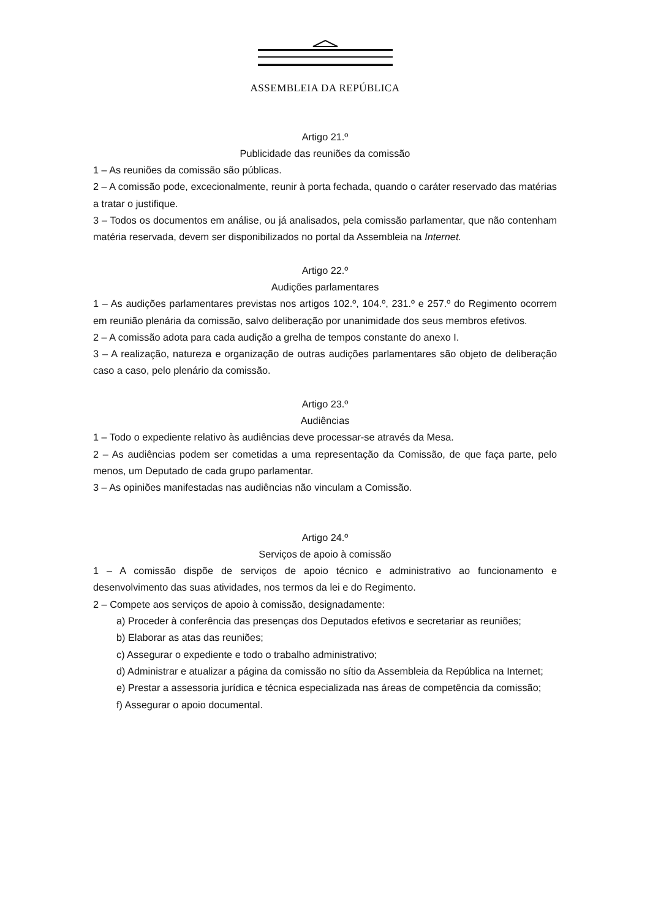ASSEMBLEIA DA REPÚBLICA
Artigo 21.º
Publicidade das reuniões da comissão
1 – As reuniões da comissão são públicas.
2 – A comissão pode, excecionalmente, reunir à porta fechada, quando o caráter reservado das matérias a tratar o justifique.
3 – Todos os documentos em análise, ou já analisados, pela comissão parlamentar, que não contenham matéria reservada, devem ser disponibilizados no portal da Assembleia na Internet.
Artigo 22.º
Audições parlamentares
1 – As audições parlamentares previstas nos artigos 102.º, 104.º, 231.º e 257.º do Regimento ocorrem em reunião plenária da comissão, salvo deliberação por unanimidade dos seus membros efetivos.
2 – A comissão adota para cada audição a grelha de tempos constante do anexo I.
3 – A realização, natureza e organização de outras audições parlamentares são objeto de deliberação caso a caso, pelo plenário da comissão.
Artigo 23.º
Audiências
1 – Todo o expediente relativo às audiências deve processar-se através da Mesa.
2 – As audiências podem ser cometidas a uma representação da Comissão, de que faça parte, pelo menos, um Deputado de cada grupo parlamentar.
3 – As opiniões manifestadas nas audiências não vinculam a Comissão.
Artigo 24.º
Serviços de apoio à comissão
1 – A comissão dispõe de serviços de apoio técnico e administrativo ao funcionamento e desenvolvimento das suas atividades, nos termos da lei e do Regimento.
2 – Compete aos serviços de apoio à comissão, designadamente:
a) Proceder à conferência das presenças dos Deputados efetivos e secretariar as reuniões;
b) Elaborar as atas das reuniões;
c) Assegurar o expediente e todo o trabalho administrativo;
d) Administrar e atualizar a página da comissão no sítio da Assembleia da República na Internet;
e) Prestar a assessoria jurídica e técnica especializada nas áreas de competência da comissão;
f) Assegurar o apoio documental.